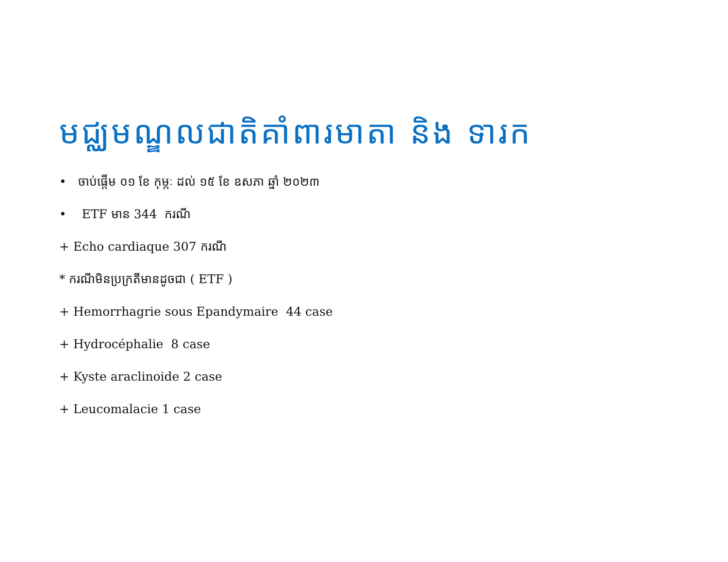មជ្ឈមណ្ឌលជាតិគាំពារមាតា និង ទារក
• ចាប់ផ្តើម ០១ ខែ កុម្ភៈ ដល់ ១៥ ខែ ឧសភា ឆ្នាំ ២០២៣
• ETF មាន 344 ករណី
+ Echo cardiaque 307 ករណី
* ករណីមិនប្រក្រតីមានដូចជា ( ETF )
+ Hemorrhagrie sous Epandymaire 44 case
+ Hydrocéphalie 8 case
+ Kyste araclinoide 2 case
+ Leucomalacie 1 case